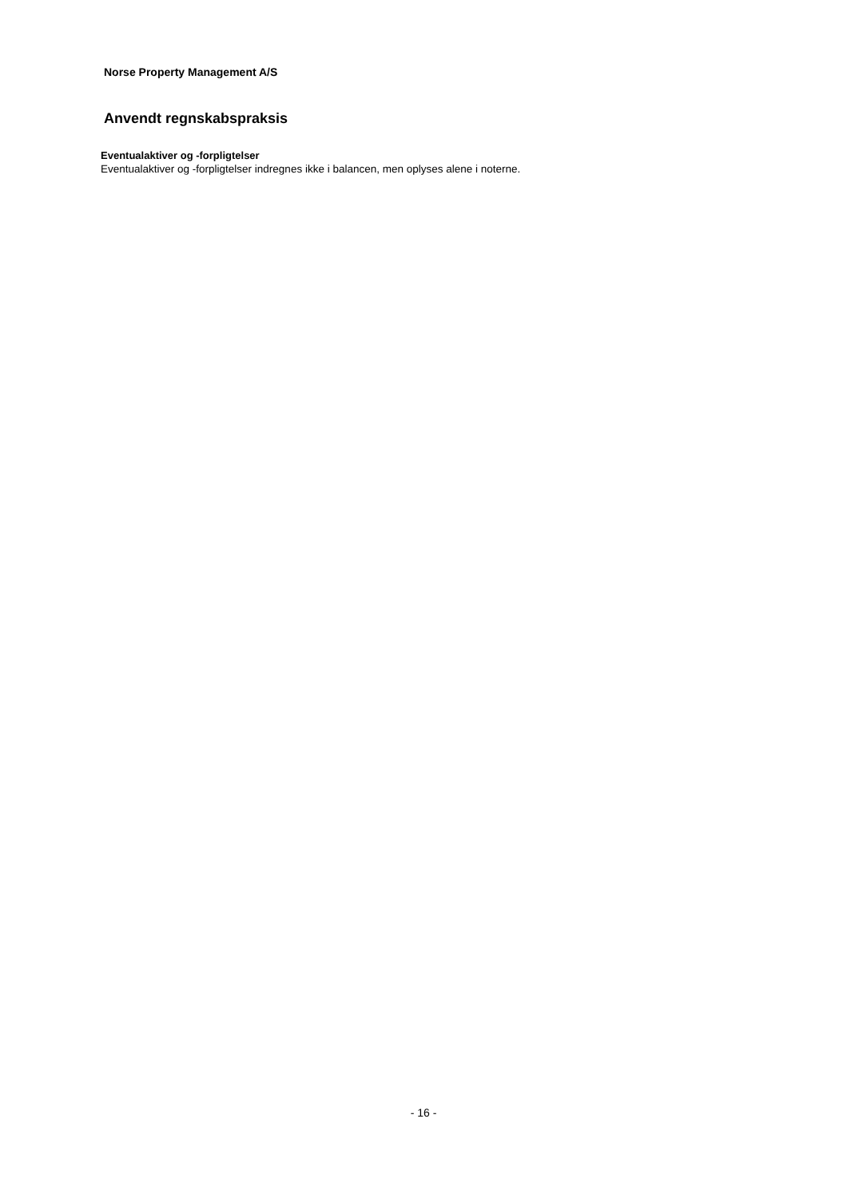Norse Property Management A/S
Anvendt regnskabspraksis
Eventualaktiver og -forpligtelser
Eventualaktiver og -forpligtelser indregnes ikke i balancen, men oplyses alene i noterne.
- 16 -